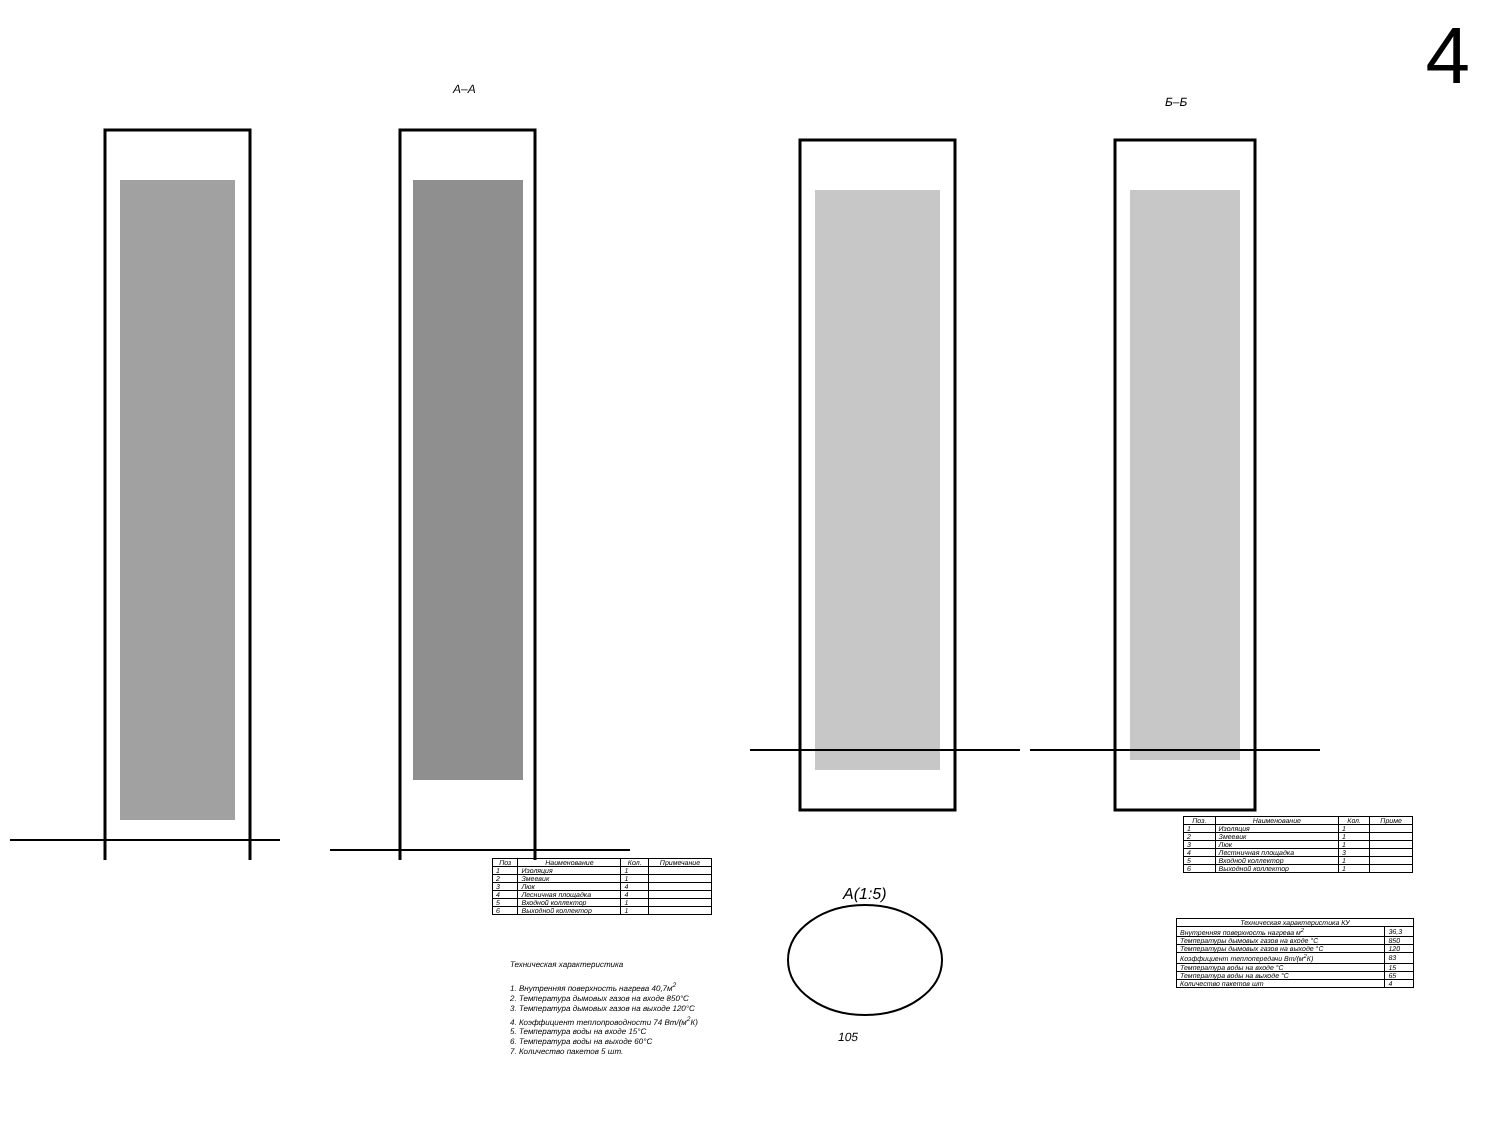4 А–А
Б–Б
А(1:5)
105
| Поз | Наименование | Кол. | Примечание |
| --- | --- | --- | --- |
| 1 | Изоляция | 1 | |
| 2 | Змеевик | 1 | |
| 3 | Люк | 4 | |
| 4 | Лесничная площадка | 4 | |
| 5 | Входной коллектор | 1 | |
| 6 | Выходной коллектор | 1 | |
Техническая характеристика
1. Внутренняя поверхность нагрева 40,7м<sup>2</sup>
2. Температура дымовых газов на входе 850°С
3. Температура дымовых газов на выходе 120°С
4. Коэффициент теплопроводности 74 Вт/(м<sup>2</sup>К)
5. Температура воды на входе 15°С
6. Температура воды на выходе 60°С
7. Количество пакетов 5 шт.
| Поз. | Наименование | Кол. | Приме |
| --- | --- | --- | --- |
| 1 | Изоляция | 1 | |
| 2 | Змеевик | 1 | |
| 3 | Люк | 1 | |
| 4 | Лестничная площадка | 3 | |
| 5 | Входной коллектор | 1 | |
| 6 | Выходной коллектор | 1 | |
| Техническая характеристика КУ | |
| --- | --- |
| Внутренняя поверхность нагрева м<sup>2</sup> | 36,3 |
| Температуры дымовых газов на входе °С | 850 |
| Температуры дымовых газов на выходе °С | 120 |
| Коэффициент теплопередачи Вт/(м<sup>2</sup>К) | 83 |
| Температура воды на входе °С | 15 |
| Температура воды на выходе °С | 65 |
| Количество пакетов шт | 4 |